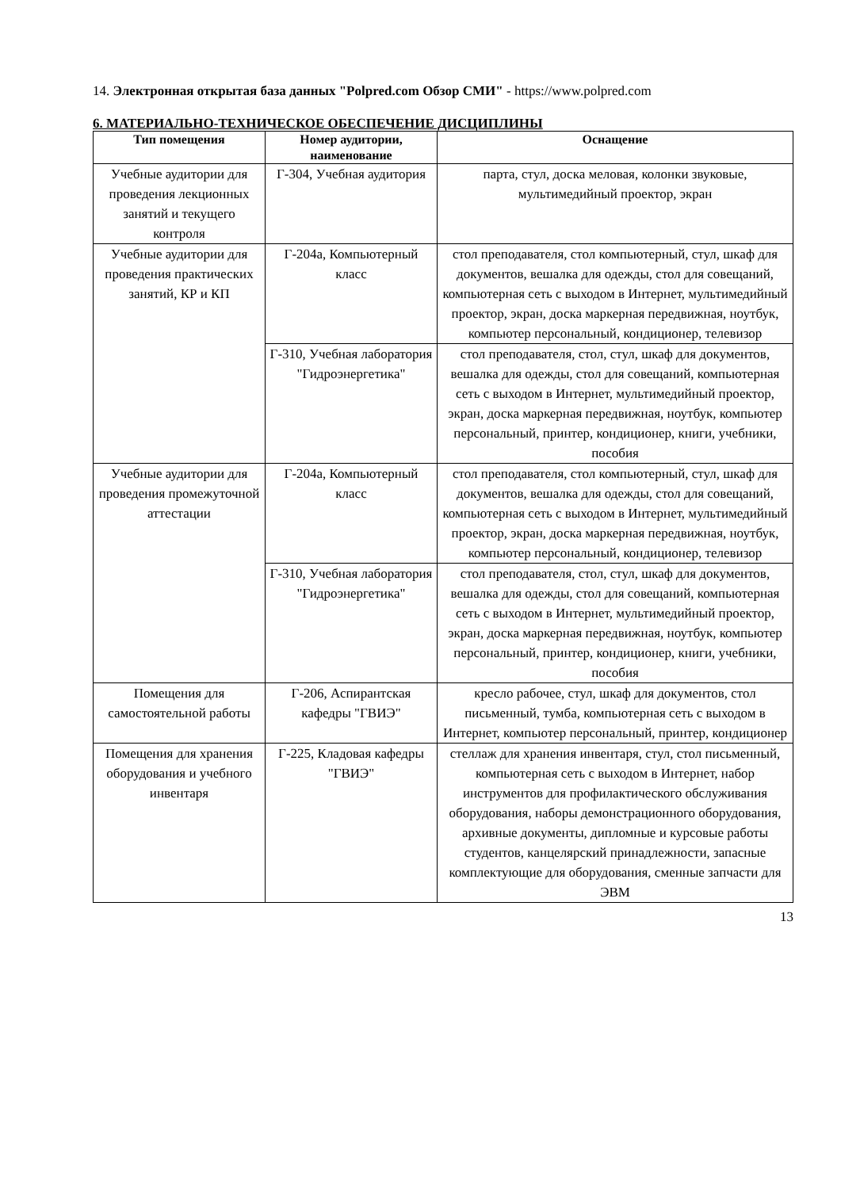14. Электронная открытая база данных "Polpred.com Обзор СМИ" - https://www.polpred.com
6. МАТЕРИАЛЬНО-ТЕХНИЧЕСКОЕ ОБЕСПЕЧЕНИЕ ДИСЦИПЛИНЫ
| Тип помещения | Номер аудитории, наименование | Оснащение |
| --- | --- | --- |
| Учебные аудитории для проведения лекционных занятий и текущего контроля | Г-304, Учебная аудитория | парта, стул, доска меловая, колонки звуковые, мультимедийный проектор, экран |
| Учебные аудитории для проведения практических занятий, КР и КП | Г-204а, Компьютерный класс | стол преподавателя, стол компьютерный, стул, шкаф для документов, вешалка для одежды, стол для совещаний, компьютерная сеть с выходом в Интернет, мультимедийный проектор, экран, доска маркерная передвижная, ноутбук, компьютер персональный, кондиционер, телевизор |
| | Г-310, Учебная лаборатория "Гидроэнергетика" | стол преподавателя, стол, стул, шкаф для документов, вешалка для одежды, стол для совещаний, компьютерная сеть с выходом в Интернет, мультимедийный проектор, экран, доска маркерная передвижная, ноутбук, компьютер персональный, принтер, кондиционер, книги, учебники, пособия |
| Учебные аудитории для проведения промежуточной аттестации | Г-204а, Компьютерный класс | стол преподавателя, стол компьютерный, стул, шкаф для документов, вешалка для одежды, стол для совещаний, компьютерная сеть с выходом в Интернет, мультимедийный проектор, экран, доска маркерная передвижная, ноутбук, компьютер персональный, кондиционер, телевизор |
| | Г-310, Учебная лаборатория "Гидроэнергетика" | стол преподавателя, стол, стул, шкаф для документов, вешалка для одежды, стол для совещаний, компьютерная сеть с выходом в Интернет, мультимедийный проектор, экран, доска маркерная передвижная, ноутбук, компьютер персональный, принтер, кондиционер, книги, учебники, пособия |
| Помещения для самостоятельной работы | Г-206, Аспирантская кафедры "ГВИЭ" | кресло рабочее, стул, шкаф для документов, стол письменный, тумба, компьютерная сеть с выходом в Интернет, компьютер персональный, принтер, кондиционер |
| Помещения для хранения оборудования и учебного инвентаря | Г-225, Кладовая кафедры "ГВИЭ" | стеллаж для хранения инвентаря, стул, стол письменный, компьютерная сеть с выходом в Интернет, набор инструментов для профилактического обслуживания оборудования, наборы демонстрационного оборудования, архивные документы, дипломные и курсовые работы студентов, канцелярский принадлежности, запасные комплектующие для оборудования, сменные запчасти для ЭВМ |
13